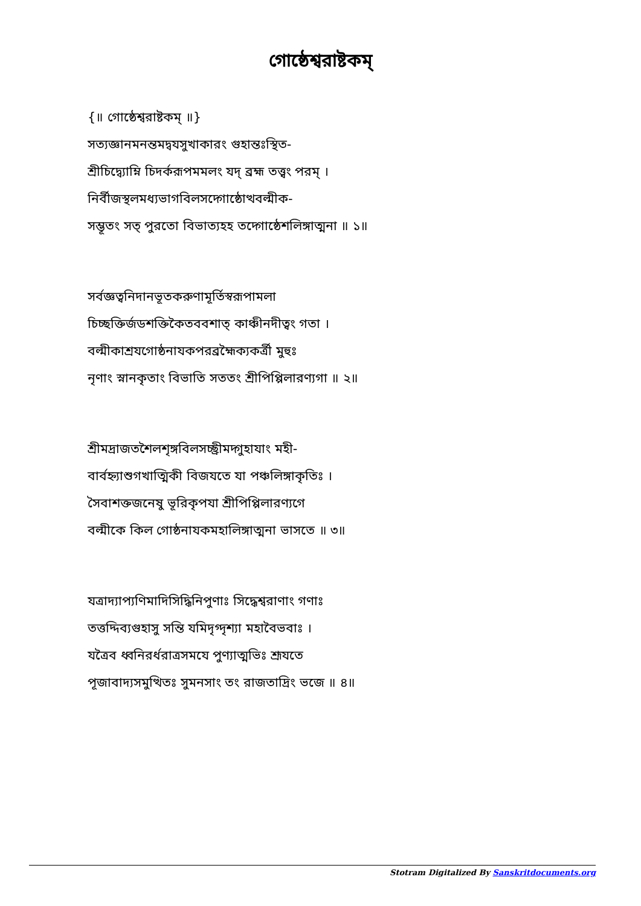গোষ্ঠেশ্বরাষ্টকম্
{॥ গোষ্ঠেশ্বরাষ্টকম্ ॥}
সত্যজ্ঞানমনন্তমদ্বযসুখাকারং গুহান্তঃস্থিত-
শ্রীচিদ্ব্যোম্নি চিদর্করূপমমলং যদ্ ব্রহ্ম তত্ত্বং পরম্ ।
নির্বীজস্থলমধ্যভাগবিলসদ্গোষ্ঠোত্থবল্মীক-
সম্ভূতং সত্ পুরতো বিভাত্যহহ তদ্গোষ্ঠেশলিঙ্গাত্মনা ॥ ১॥
সর্বজ্ঞত্বনিদানভূতকরুণামূর্তিস্বরূপামলা
চিচ্ছক্তির্জডশক্তিকৈতববশাত্ কাঞ্চীনদীত্বং গতা ।
বল্মীকাশ্রযগোষ্ঠনাযকপরব্রহ্মৈক্যকর্ত্রী মুহুঃ
নৃণাং স্নানকৃতাং বিভাতি সততং শ্রীপিপ্পিলারণ্যগা ॥ ২॥
শ্রীমদ্রাজতশৈলশৃঙ্গবিলসচ্ছ্রীমদ্গুহাযাং মহী-
বার্বহ্ন্যাশুগখাত্মিকী বিজযতে যা পঞ্চলিঙ্গাকৃতিঃ ।
সৈবাশক্তজনেষু ভূরিকৃপযা শ্রীপিপ্পিলারণ্যগে
বল্মীকে কিল গোষ্ঠনাযকমহালিঙ্গাত্মনা ভাসতে ॥ ৩॥
যত্রাদ্যাপ্যণিমাদিসিদ্ধিনিপুণাঃ সিদ্ধেশ্বরাণাং গণাঃ
তত্তদ্দিব্যগুহাসু সন্তি যমিদৃগ্দৃশ্যা মহাবৈভবাঃ ।
যত্রৈব ধ্বনিরর্ধরাত্রসমযে পুণ্যাত্মভিঃ শ্রূযতে
পূজাবাদ্যসমুত্থিতঃ সুমনসাং তং রাজতাদ্রিং ভজে ॥ ৪॥
Stotram Digitalized By Sanskritdocuments.org